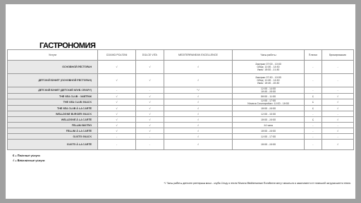ГАСТРОНОМИЯ
| Услуги | COSMO POLITAN | DOLCE VITA | MEDITERRANEAN EXCELLENCE | Часы работы | Платно | Бронирование |
| --- | --- | --- | --- | --- | --- | --- |
| ОСНОВНОЙ РЕСТОРАН | √ | √ | √ | Завтрак: 07:00 - 10:30 Обед: 12:30 - 14:30 Ужин: 19:00 - 21:30 | - | - |
| ДЕТСКИЙ БУФЕТ (ОСНОВНОЙ РЕСТОРАН) | √ | √ | √ | Завтрак: 07:30 - 10:00 Обед: 12:30 - 14:30 Ужин: 18:30 - 20:30 | - | - |
| ДЕТСКИЙ БУФЕТ (ДЕТСКИЙ КЛУБ CRISPY) | - | - | *√ | 12:00 - 14:00 18:30 - 20:00 | - | - |
| THE SEA CLUB - ЗАВТРАК | √ | √ | √ | 08:00 - 11:00 | € | √ |
| THE SEA CLUB SNACK | √ | √ | √ | 12:00 - 17:00 Nirvana Cosmopolitan: 12:00 - 18:00 | € | √ |
| THE SEA CLUB À LA CARTE | √ | √ | √ | 19:00 - 23:00 | € | √ |
| WELLDONE BURGER SNACK | √ | √ | √ | 12:00 - 16:00 | - | - |
| WELLDONE À LA CARTE | √ | √ | √ | 19:00 - 23:00 | € | √ |
| FELLINI BISTRO | √ | √ | √ | 24 часа | - | - |
| FELLINI À LA CARTE | √ | √ | √ | 19:00 - 23:00 | - | √ |
| GUSTO SNACK | - | - | √ | 12:00 - 17:00 | - | - |
| GUSTO À LA CARTE | - | - | √ | 19:00 - 23:00 | - | √ |
€ = Платные услуги
√ = Бесплатные услуги
*√ Часы работы детского ресторана мини - клуба Crispy в отеле Nirvana Mediterranean Excellence могут меняться в зависимости от сезонной загруженности отеля.